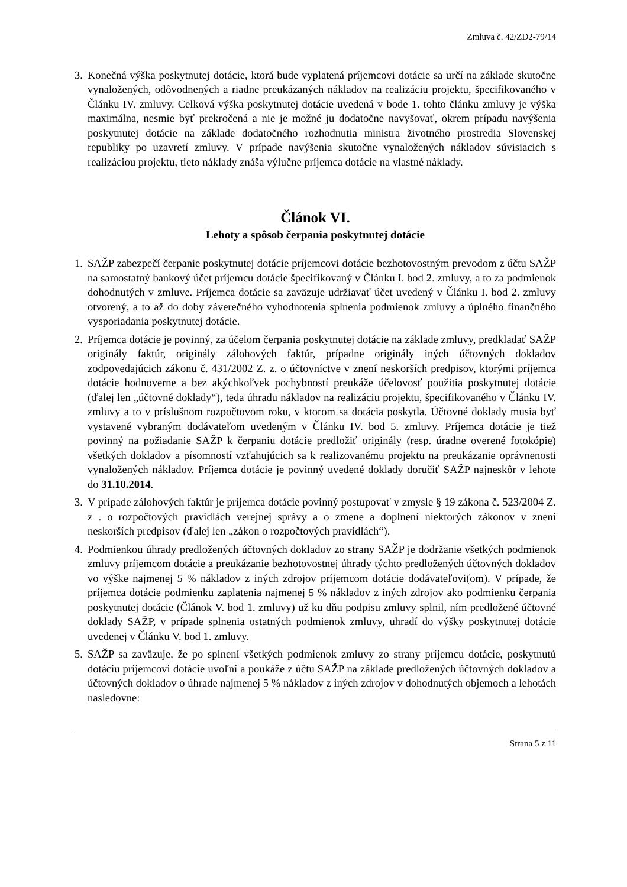Zmluva č. 42/ZD2-79/14
3. Konečná výška poskytnutej dotácie, ktorá bude vyplatená príjemcovi dotácie sa určí na základe skutočne vynaložených, odôvodnených a riadne preukázaných nákladov na realizáciu projektu, špecifikovaného v Článku IV. zmluvy. Celková výška poskytnutej dotácie uvedená v bode 1. tohto článku zmluvy je výška maximálna, nesmie byť prekročená a nie je možné ju dodatočne navyšovať, okrem prípadu navýšenia poskytnutej dotácie na základe dodatočného rozhodnutia ministra životného prostredia Slovenskej republiky po uzavretí zmluvy. V prípade navýšenia skutočne vynaložených nákladov súvisiacich s realizáciou projektu, tieto náklady znáša výlučne príjemca dotácie na vlastné náklady.
Článok VI.
Lehoty a spôsob čerpania poskytnutej dotácie
1. SAŽP zabezpečí čerpanie poskytnutej dotácie príjemcovi dotácie bezhotovostným prevodom z účtu SAŽP na samostatný bankový účet príjemcu dotácie špecifikovaný v Článku I. bod 2. zmluvy, a to za podmienok dohodnutých v zmluve. Príjemca dotácie sa zaväzuje udržiavať účet uvedený v Článku I. bod 2. zmluvy otvorený, a to až do doby záverečného vyhodnotenia splnenia podmienok zmluvy a úplného finančného vysporiadania poskytnutej dotácie.
2. Príjemca dotácie je povinný, za účelom čerpania poskytnutej dotácie na základe zmluvy, predkladať SAŽP originály faktúr, originály zálohových faktúr, prípadne originály iných účtovných dokladov zodpovedajúcich zákonu č. 431/2002 Z. z. o účtovníctve v znení neskorších predpisov, ktorými príjemca dotácie hodnoverne a bez akýchkoľvek pochybností preukáže účelovosť použitia poskytnutej dotácie (ďalej len „účtovné doklady“), teda úhradu nákladov na realizáciu projektu, špecifikovaného v Článku IV. zmluvy a to v príslušnom rozpočtovom roku, v ktorom sa dotácia poskytla. Účtovné doklady musia byť vystavené vybraným dodávateľom uvedeným v Článku IV. bod 5. zmluvy. Príjemca dotácie je tiež povinný na požiadanie SAŽP k čerpaniu dotácie predložiť originály (resp. úradne overené fotokópie) všetkých dokladov a písomností vzťahujúcich sa k realizovanému projektu na preukázanie oprávnenosti vynaložených nákladov. Príjemca dotácie je povinný uvedené doklady doručiť SAŽP najneskôr v lehote do 31.10.2014.
3. V prípade zálohových faktúr je príjemca dotácie povinný postupovať v zmysle § 19 zákona č. 523/2004 Z. z . o rozpočtových pravidlách verejnej správy a o zmene a doplnení niektorých zákonov v znení neskorších predpisov (ďalej len „zákon o rozpočtových pravidlách“).
4. Podmienkou úhrady predložených účtovných dokladov zo strany SAŽP je dodržanie všetkých podmienok zmluvy príjemcom dotácie a preukázanie bezhotovostnej úhrady týchto predložených účtovných dokladov vo výške najmenej 5 % nákladov z iných zdrojov príjemcom dotácie dodávateľovi(om). V prípade, že príjemca dotácie podmienku zaplatenia najmenej 5 % nákladov z iných zdrojov ako podmienku čerpania poskytnutej dotácie (Článok V. bod 1. zmluvy) už ku dňu podpisu zmluvy splnil, ním predložené účtovné doklady SAŽP, v prípade splnenia ostatných podmienok zmluvy, uhradí do výšky poskytnutej dotácie uvedenej v Článku V. bod 1. zmluvy.
5. SAŽP sa zaväzuje, že po splnení všetkých podmienok zmluvy zo strany príjemcu dotácie, poskytnutú dotáciu príjemcovi dotácie uvoľní a poukáže z účtu SAŽP na základe predložených účtovných dokladov a účtovných dokladov o úhrade najmenej 5 % nákladov z iných zdrojov v dohodnutých objemoch a lehotách nasledovne:
Strana 5 z 11